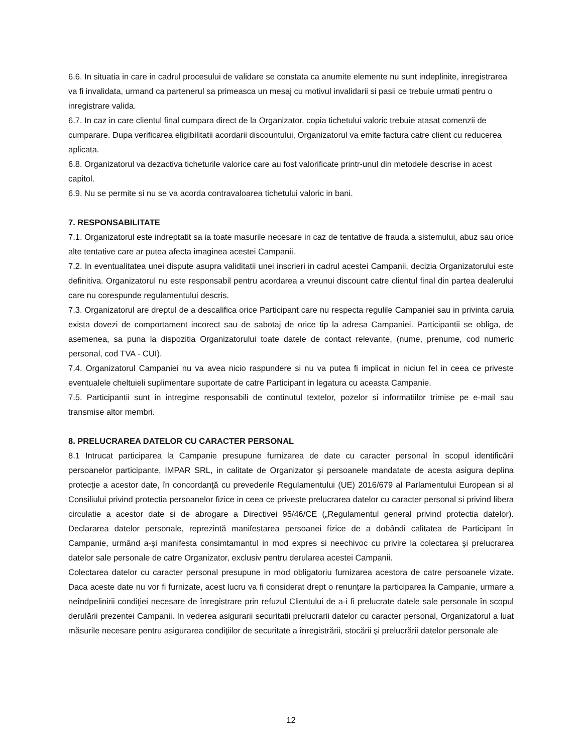6.6. In situatia in care in cadrul procesului de validare se constata ca anumite elemente nu sunt indeplinite, inregistrarea va fi invalidata, urmand ca partenerul sa primeasca un mesaj cu motivul invalidarii si pasii ce trebuie urmati pentru o inregistrare valida.
6.7. In caz in care clientul final cumpara direct de la Organizator, copia tichetului valoric trebuie atasat comenzii de cumparare. Dupa verificarea eligibilitatii acordarii discountului, Organizatorul va emite factura catre client cu reducerea aplicata.
6.8. Organizatorul va dezactiva ticheturile valorice care au fost valorificate printr-unul din metodele descrise in acest capitol.
6.9. Nu se permite si nu se va acorda contravaloarea tichetului valoric in bani.
7. RESPONSABILITATE
7.1. Organizatorul este indreptatit sa ia toate masurile necesare in caz de tentative de frauda a sistemului, abuz sau orice alte tentative care ar putea afecta imaginea acestei Campanii.
7.2. In eventualitatea unei dispute asupra validitatii unei inscrieri in cadrul acestei Campanii, decizia Organizatorului este definitiva. Organizatorul nu este responsabil pentru acordarea a vreunui discount catre clientul final din partea dealerului care nu corespunde regulamentului descris.
7.3. Organizatorul are dreptul de a descalifica orice Participant care nu respecta regulile Campaniei sau in privinta caruia exista dovezi de comportament incorect sau de sabotaj de orice tip la adresa Campaniei. Participantii se obliga, de asemenea, sa puna la dispozitia Organizatorului toate datele de contact relevante, (nume, prenume, cod numeric personal, cod TVA - CUI).
7.4. Organizatorul Campaniei nu va avea nicio raspundere si nu va putea fi implicat in niciun fel in ceea ce priveste eventualele cheltuieli suplimentare suportate de catre Participant in legatura cu aceasta Campanie.
7.5. Participantii sunt in intregime responsabili de continutul textelor, pozelor si informatiilor trimise pe e-mail sau transmise altor membri.
8. PRELUCRAREA DATELOR CU CARACTER PERSONAL
8.1 Intrucat participarea la Campanie presupune furnizarea de date cu caracter personal în scopul identificării persoanelor participante, IMPAR SRL, in calitate de Organizator şi persoanele mandatate de acesta asigura deplina protecţie a acestor date, în concordanţă cu prevederile Regulamentului (UE) 2016/679 al Parlamentului European si al Consiliului privind protectia persoanelor fizice in ceea ce priveste prelucrarea datelor cu caracter personal si privind libera circulatie a acestor date si de abrogare a Directivei 95/46/CE („Regulamentul general privind protectia datelor). Declararea datelor personale, reprezintă manifestarea persoanei fizice de a dobândi calitatea de Participant în Campanie, urmând a-şi manifesta consimtamantul in mod expres si neechivoc cu privire la colectarea şi prelucrarea datelor sale personale de catre Organizator, exclusiv pentru derularea acestei Campanii.
Colectarea datelor cu caracter personal presupune in mod obligatoriu furnizarea acestora de catre persoanele vizate. Daca aceste date nu vor fi furnizate, acest lucru va fi considerat drept o renunţare la participarea la Campanie, urmare a neîndpelinirii condiţiei necesare de înregistrare prin refuzul Clientului de a-i fi prelucrate datele sale personale în scopul derulării prezentei Campanii. In vederea asigurarii securitatii prelucrarii datelor cu caracter personal, Organizatorul a luat măsurile necesare pentru asigurarea condiţiilor de securitate a înregistrării, stocării şi prelucrării datelor personale ale
12